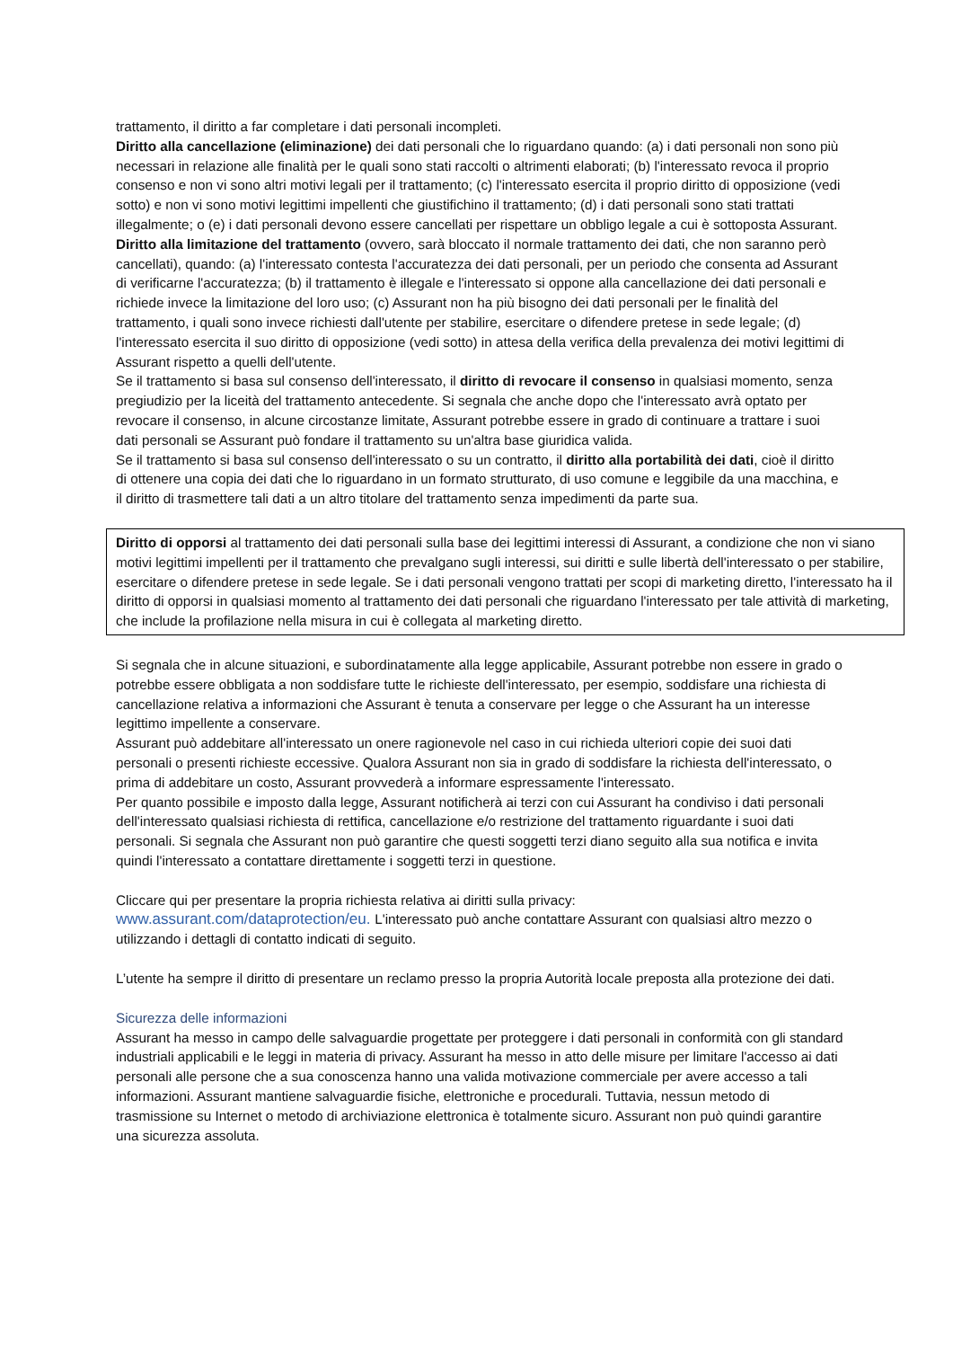trattamento, il diritto a far completare i dati personali incompleti.
Diritto alla cancellazione (eliminazione) dei dati personali che lo riguardano quando: (a) i dati personali non sono più necessari in relazione alle finalità per le quali sono stati raccolti o altrimenti elaborati; (b) l'interessato revoca il proprio consenso e non vi sono altri motivi legali per il trattamento; (c) l'interessato esercita il proprio diritto di opposizione (vedi sotto) e non vi sono motivi legittimi impellenti che giustifichino il trattamento; (d) i dati personali sono stati trattati illegalmente; o (e) i dati personali devono essere cancellati per rispettare un obbligo legale a cui è sottoposta Assurant.
Diritto alla limitazione del trattamento (ovvero, sarà bloccato il normale trattamento dei dati, che non saranno però cancellati), quando: (a) l'interessato contesta l'accuratezza dei dati personali, per un periodo che consenta ad Assurant di verificarne l'accuratezza; (b) il trattamento è illegale e l'interessato si oppone alla cancellazione dei dati personali e richiede invece la limitazione del loro uso; (c) Assurant non ha più bisogno dei dati personali per le finalità del trattamento, i quali sono invece richiesti dall'utente per stabilire, esercitare o difendere pretese in sede legale; (d) l'interessato esercita il suo diritto di opposizione (vedi sotto) in attesa della verifica della prevalenza dei motivi legittimi di Assurant rispetto a quelli dell'utente.
Se il trattamento si basa sul consenso dell'interessato, il diritto di revocare il consenso in qualsiasi momento, senza pregiudizio per la liceità del trattamento antecedente. Si segnala che anche dopo che l'interessato avrà optato per revocare il consenso, in alcune circostanze limitate, Assurant potrebbe essere in grado di continuare a trattare i suoi dati personali se Assurant può fondare il trattamento su un'altra base giuridica valida.
Se il trattamento si basa sul consenso dell'interessato o su un contratto, il diritto alla portabilità dei dati, cioè il diritto di ottenere una copia dei dati che lo riguardano in un formato strutturato, di uso comune e leggibile da una macchina, e il diritto di trasmettere tali dati a un altro titolare del trattamento senza impedimenti da parte sua.
Diritto di opporsi al trattamento dei dati personali sulla base dei legittimi interessi di Assurant, a condizione che non vi siano motivi legittimi impellenti per il trattamento che prevalgano sugli interessi, sui diritti e sulle libertà dell'interessato o per stabilire, esercitare o difendere pretese in sede legale. Se i dati personali vengono trattati per scopi di marketing diretto, l'interessato ha il diritto di opporsi in qualsiasi momento al trattamento dei dati personali che riguardano l'interessato per tale attività di marketing, che include la profilazione nella misura in cui è collegata al marketing diretto.
Si segnala che in alcune situazioni, e subordinatamente alla legge applicabile, Assurant potrebbe non essere in grado o potrebbe essere obbligata a non soddisfare tutte le richieste dell'interessato, per esempio, soddisfare una richiesta di cancellazione relativa a informazioni che Assurant è tenuta a conservare per legge o che Assurant ha un interesse legittimo impellente a conservare.
Assurant può addebitare all'interessato un onere ragionevole nel caso in cui richieda ulteriori copie dei suoi dati personali o presenti richieste eccessive. Qualora Assurant non sia in grado di soddisfare la richiesta dell'interessato, o prima di addebitare un costo, Assurant provvederà a informare espressamente l'interessato.
Per quanto possibile e imposto dalla legge, Assurant notificherà ai terzi con cui Assurant ha condiviso i dati personali dell'interessato qualsiasi richiesta di rettifica, cancellazione e/o restrizione del trattamento riguardante i suoi dati personali. Si segnala che Assurant non può garantire che questi soggetti terzi diano seguito alla sua notifica e invita quindi l'interessato a contattare direttamente i soggetti terzi in questione.
Cliccare qui per presentare la propria richiesta relativa ai diritti sulla privacy:
www.assurant.com/dataprotection/eu. L'interessato può anche contattare Assurant con qualsiasi altro mezzo o utilizzando i dettagli di contatto indicati di seguito.
L’utente ha sempre il diritto di presentare un reclamo presso la propria Autorità locale preposta alla protezione dei dati.
Sicurezza delle informazioni
Assurant ha messo in campo delle salvaguardie progettate per proteggere i dati personali in conformità con gli standard industriali applicabili e le leggi in materia di privacy. Assurant ha messo in atto delle misure per limitare l'accesso ai dati personali alle persone che a sua conoscenza hanno una valida motivazione commerciale per avere accesso a tali informazioni. Assurant mantiene salvaguardie fisiche, elettroniche e procedurali. Tuttavia, nessun metodo di trasmissione su Internet o metodo di archiviazione elettronica è totalmente sicuro. Assurant non può quindi garantire una sicurezza assoluta.